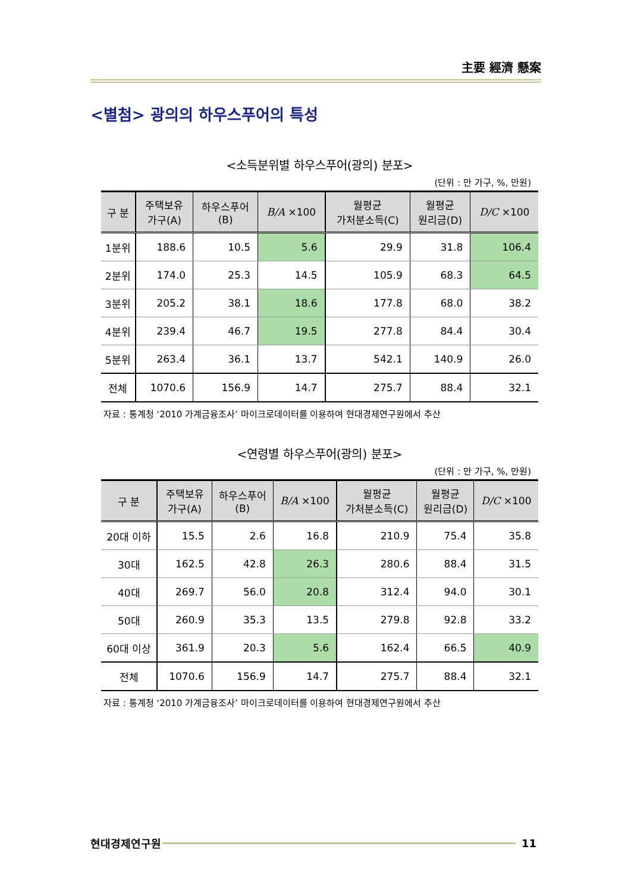主要 經濟 懸案
<별첨> 광의의 하우스푸어의 특성
<소득분위별 하우스푸어(광의) 분포>
(단위 : 만 가구, %, 만원)
| 구 분 | 주택보유 가구(A) | 하우스푸어 (B) | B/A ×100 | 월평균 가처분소득(C) | 월평균 원리금(D) | D/C ×100 |
| --- | --- | --- | --- | --- | --- | --- |
| 1분위 | 188.6 | 10.5 | 5.6 | 29.9 | 31.8 | 106.4 |
| 2분위 | 174.0 | 25.3 | 14.5 | 105.9 | 68.3 | 64.5 |
| 3분위 | 205.2 | 38.1 | 18.6 | 177.8 | 68.0 | 38.2 |
| 4분위 | 239.4 | 46.7 | 19.5 | 277.8 | 84.4 | 30.4 |
| 5분위 | 263.4 | 36.1 | 13.7 | 542.1 | 140.9 | 26.0 |
| 전체 | 1070.6 | 156.9 | 14.7 | 275.7 | 88.4 | 32.1 |
자료 : 통계청 ‘2010 가계금융조사’ 마이크로데이터를 이용하여 현대경제연구원에서 추산
<연령별 하우스푸어(광의) 분포>
(단위 : 만 가구, %, 만원)
| 구 분 | 주택보유 가구(A) | 하우스푸어 (B) | B/A ×100 | 월평균 가처분소득(C) | 월평균 원리금(D) | D/C ×100 |
| --- | --- | --- | --- | --- | --- | --- |
| 20대 이하 | 15.5 | 2.6 | 16.8 | 210.9 | 75.4 | 35.8 |
| 30대 | 162.5 | 42.8 | 26.3 | 280.6 | 88.4 | 31.5 |
| 40대 | 269.7 | 56.0 | 20.8 | 312.4 | 94.0 | 30.1 |
| 50대 | 260.9 | 35.3 | 13.5 | 279.8 | 92.8 | 33.2 |
| 60대 이상 | 361.9 | 20.3 | 5.6 | 162.4 | 66.5 | 40.9 |
| 전체 | 1070.6 | 156.9 | 14.7 | 275.7 | 88.4 | 32.1 |
자료 : 통계청 ‘2010 가계금융조사’ 마이크로데이터를 이용하여 현대경제연구원에서 추산
현대경제연구원 11